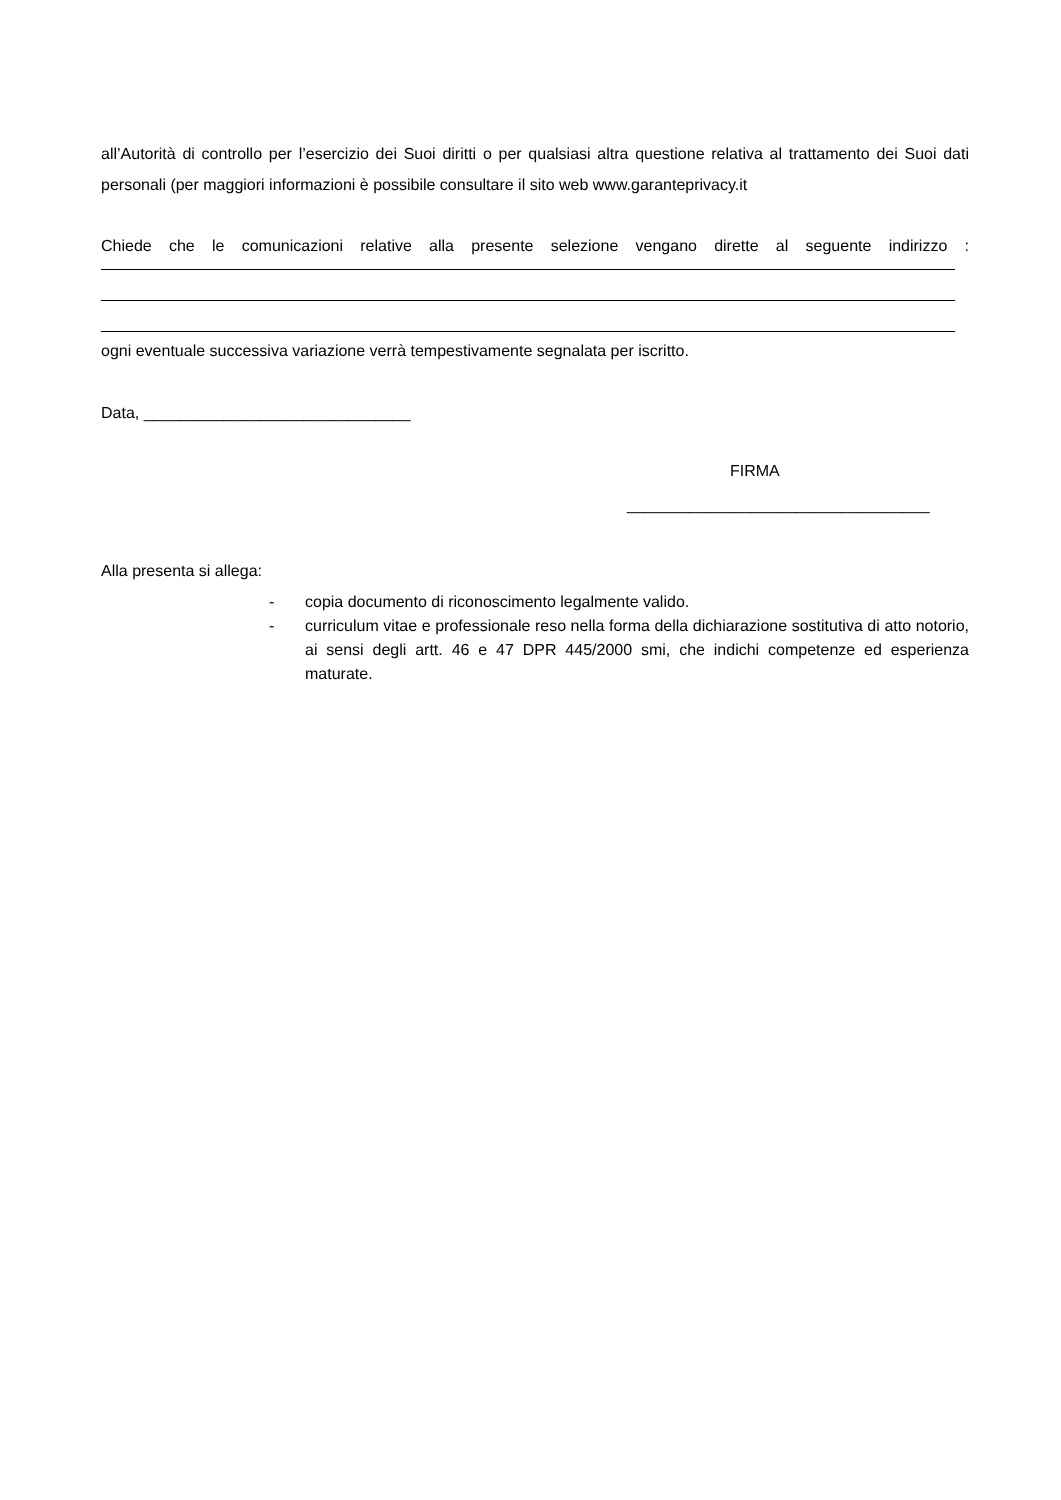all’Autorità di controllo per l’esercizio dei Suoi diritti o per qualsiasi altra questione relativa al trattamento dei Suoi dati personali (per maggiori informazioni è possibile consultare il sito web www.garanteprivacy.it
Chiede che le comunicazioni relative alla presente selezione vengano dirette al seguente indirizzo :
ogni eventuale successiva variazione verrà tempestivamente segnalata per iscritto.
Data, ______________________________
FIRMA
__________________________________
Alla presenta si allega:
- copia documento di riconoscimento legalmente valido.
- curriculum vitae e professionale reso nella forma della dichiarazione sostitutiva di atto notorio, ai sensi degli artt. 46 e 47 DPR 445/2000 smi, che indichi competenze ed esperienza maturate.